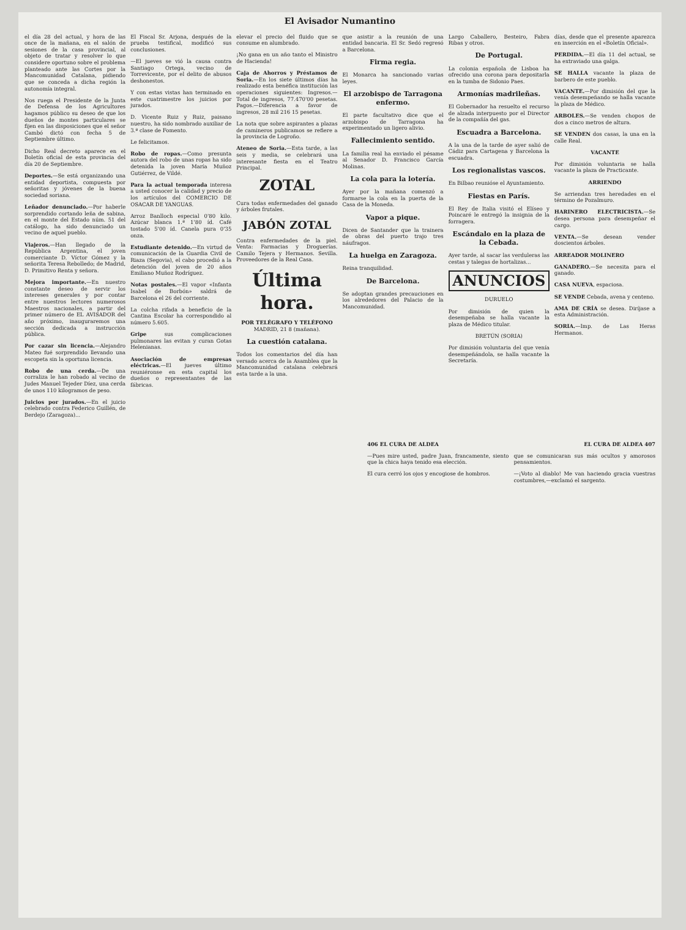El Avisador Numantino
el día 28 del actual, y hora de las once de la mañana, en el salón de sesiones de la casa provincial, al objeto de tratar y resolver lo que considere oportuno sobre el problema planteado ante las Cortes por la Mancomunidad Catalana, pidiendo que se conceda a dicha región la autonomía integral.
Nos ruega el Presidente de la Junta de Defensa de los Agricultores hagamos público su deseo de que los dueños de montes particulares se fijen en las disposiciones que el señor Cambó dictó con fecha 5 de Septiembre último.
Dicho Real decreto aparece en el Boletín oficial de esta provincia del día 20 de Septiembre.
Deportes.—Se está organizando una entidad deportista, compuesta por señoritas y jóvenes de la buena sociedad soriana.
Leñador denunciado.—Por haberle sorprendido cortando leña de sabina, en el monte del Estado núm. 51 del catálogo, ha sido denunciado un vecino de aquel pueblo.
Viajeros.—Han llegado de la República Argentina, el joven comerciante D. Víctor Gómez y la señorita Teresa Rebolledo; de Madrid, D. Primitivo Renta y señora.
Mejora importante.—En nuestro constante deseo de servir los intereses generales y por contar entre nuestros lectores numerosos Maestros nacionales, a partir del primer número de EL AVISADOR del año próximo, inauguraremos una sección dedicada a instrucción pública.
Por cazar sin licencia.—Alejandro Mateo fué sorprendido llevando una escopeta sin la oportuna licencia.
Robo de una cerda.—De una corraliza le han robado al vecino de Judes Manuel Tejeder Díez, una cerda de unos 110 kilogramos de peso.
Juicios por jurados.—En el juicio celebrado contra Federico Guillén, de Berdejo (Zaragoza)...
El Fiscal Sr. Arjona, después de la prueba testifical, modificó sus conclusiones.
—El jueves se vió la causa contra Santiago Ortega, vecino de Torrevicente, por el delito de abusos deshonestos.
Y con estas vistas han terminado en este cuatrimestre los juicios por jurados.
D. Vicente Ruiz y Ruiz, paisano nuestro, ha sido nombrado auxiliar de 3.ª clase de Fomento.
Le felicitamos.
Robo de ropas.—Como presunta autora del robo de unas ropas ha sido detenida la joven María Muñoz Gutiérrez, de Vildé.
Para la actual temporada interesa a usted conocer la calidad y precio de los artículos del COMERCIO DE OSACAR DE YANGUAS.
Arroz Banlloch especial 0'80 kilo. Azúcar blanca 1.ª 1'80 íd. Café tostado 5'00 íd. Canela pura 0'35 onza.
Estudiante detenido.—En virtud de comunicación de la Guardia Civil de Riaza (Segovia), el cabo procedió a la detención del joven de 20 años Emiliano Muñoz Rodríguez.
Notas postales.—El vapor «Infanta Isabel de Borbón» saldrá de Barcelona el 26 del corriente.
La colcha rifada a beneficio de la Cantina Escolar ha correspondido al número 5.605.
Gripe sus complicaciones pulmonares las evitan y curan Gotas Helenianas.
Asociación de empresas eléctricas.—El jueves último reuniéronse en esta capital los dueños o representantes de las fábricas.
elevar el precio del fluido que se consume en alumbrado.
¡No gana en un año tanto el Ministro de Hacienda!
Caja de Ahorros y Préstamos de Soria.—En los siete últimos días ha realizado esta benéfica institución las operaciones siguientes: Ingresos.—Total de ingresos, 77.470'00 pesetas. Pagos.—Diferencia a favor de ingresos, 28 mil 216 15 pesetas.
La nota que sobre aspirantes a plazas de camineros publicamos se refiere a la provincia de Logroño.
Ateneo de Soria.—Esta tarde, a las seis y media, se celebrará una interesante fiesta en el Teatro Principal.
ZOTAL
Cura todas enfermedades del ganado y árboles frutales.
JABÓN ZOTAL
Contra enfermedades de la piel. Venta: Farmacias y Droguerías. Camilo Tejera y Hermanos. Sevilla. Proveedores de la Real Casa.
Última hora.
POR TELÉGRAFO Y TELÉFONO
MADRID, 21 8 (mañana).
La cuestión catalana.
Todos los comentarios del día han versado acerca de la Asamblea que la Mancomunidad catalana celebrará esta tarde a la una.
que asistir a la reunión de una entidad bancaria. El Sr. Sedó regresó a Barcelona.
Firma regia.
El Monarca ha sancionado varias leyes.
El arzobispo de Tarragona enfermo.
El parte facultativo dice que el arzobispo de Tarragona ha experimentado un ligero alivio.
Fallecimiento sentido.
La familia real ha enviado el pésame al Senador D. Francisco García Molinas.
La cola para la lotería.
Ayer por la mañana comenzó a formarse la cola en la puerta de la Casa de la Moneda.
Vapor a pique.
Dicen de Santander que la trainera de obras del puerto trajo tres náufragos.
La huelga en Zaragoza.
Reina tranquilidad.
De Barcelona.
Se adoptan grandes precauciones en los alrededores del Palacio de la Mancomunidad.
Largo Caballero, Besteiro, Fabra Ribas y otros.
De Portugal.
La colonia española de Lisboa ha ofrecido una corona para depositarla en la tumba de Sidonio Paes.
Armonías madrileñas.
El Gobernador ha resuelto el recurso de alzada interpuesto por el Director de la compañía del gas.
Escuadra a Barcelona.
A la una de la tarde de ayer salió de Cádiz para Cartagena y Barcelona la escuadra.
Los regionalistas vascos.
En Bilbao reunióse el Ayuntamiento.
Fiestas en París.
El Rey de Italia visitó el Elíseo y Poincaré le entregó la insignia de la forragera.
Escándalo en la plaza de la Cebada.
Ayer tarde, al sacar las verduleras las cestas y talegas de hortalizas...
ANUNCIOS
DURUELO
Por dimisión de quien la desempeñaba se halla vacante la plaza de Médico titular.
BRETÚN (SORIA)
Por dimisión voluntaria del que venía desempeñándola, se halla vacante la Secretaría.
días, desde que el presente aparezca en inserción en el «Boletín Oficial».
PERDIDA.—El día 11 del actual, se ha extraviado una galga.
SE HALLA vacante la plaza de barbero de este pueblo.
VACANTE.—Por dimisión del que la venía desempeñando se halla vacante la plaza de Médico.
ARBOLES.—Se venden chopos de dos a cinco metros de altura.
SE VENDEN dos casas, la una en la calle Real.
VACANTE
Por dimisión voluntaria se halla vacante la plaza de Practicante.
ARRIENDO
Se arriendan tres heredades en el término de Pozalmuro.
HARINERO ELECTRICISTA.—Se desea persona para desempeñar el cargo.
VENTA.—Se desean vender doscientos árboles.
ARREADOR MOLINERO
GANADERO.—Se necesita para el ganado.
CASA NUEVA, espaciosa.
SE VENDE Cebada, avena y centeno.
AMA DE CRÍA se desea. Diríjase a esta Administración.
SORIA.—Imp. de Las Heras Hermanos.
406 EL CURA DE ALDEA
—Pues mire usted, padre Juan, francamente, siento que la chica haya tenido esa elección.
El cura cerró los ojos y encogiose de hombros.
EL CURA DE ALDEA 407
que se comunicaran sus más ocultos y amorosos pensamientos.
—¡Voto al diablo! Me van haciendo gracia vuestras costumbres,—exclamó el sargento.